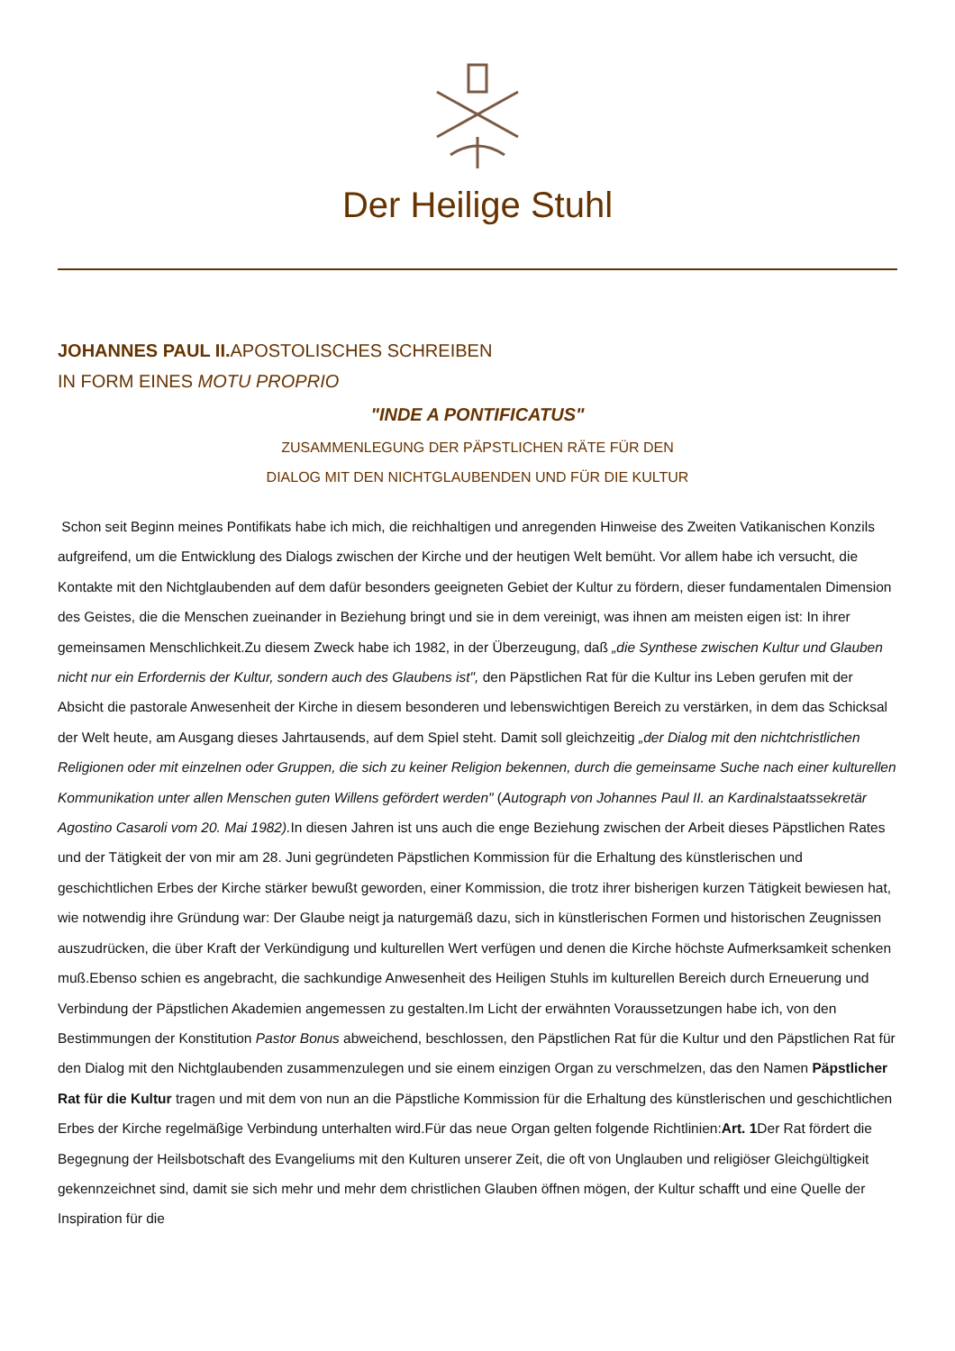Der Heilige Stuhl
JOHANNES PAUL II. APOSTOLISCHES SCHREIBEN
IN FORM EINES MOTU PROPRIO
"INDE A PONTIFICATUS"
ZUSAMMENLEGUNG DER PÄPSTLICHEN RÄTE FÜR DEN
DIALOG MIT DEN NICHTGLAUBENDEN UND FÜR DIE KULTUR
Schon seit Beginn meines Pontifikats habe ich mich, die reichhaltigen und anregenden Hinweise des Zweiten Vatikanischen Konzils aufgreifend, um die Entwicklung des Dialogs zwischen der Kirche und der heutigen Welt bemüht. Vor allem habe ich versucht, die Kontakte mit den Nichtglaubenden auf dem dafür besonders geeigneten Gebiet der Kultur zu fördern, dieser fundamentalen Dimension des Geistes, die die Menschen zueinander in Beziehung bringt und sie in dem vereinigt, was ihnen am meisten eigen ist: In ihrer gemeinsamen Menschlichkeit.Zu diesem Zweck habe ich 1982, in der Überzeugung, daß „die Synthese zwischen Kultur und Glauben nicht nur ein Erfordernis der Kultur, sondern auch des Glaubens ist", den Päpstlichen Rat für die Kultur ins Leben gerufen mit der Absicht die pastorale Anwesenheit der Kirche in diesem besonderen und lebenswichtigen Bereich zu verstärken, in dem das Schicksal der Welt heute, am Ausgang dieses Jahrtausends, auf dem Spiel steht. Damit soll gleichzeitig „der Dialog mit den nichtchristlichen Religionen oder mit einzelnen oder Gruppen, die sich zu keiner Religion bekennen, durch die gemeinsame Suche nach einer kulturellen Kommunikation unter allen Menschen guten Willens gefördert werden" (Autograph von Johannes Paul II. an Kardinalstaatssekretär Agostino Casaroli vom 20. Mai 1982). In diesen Jahren ist uns auch die enge Beziehung zwischen der Arbeit dieses Päpstlichen Rates und der Tätigkeit der von mir am 28. Juni gegründeten Päpstlichen Kommission für die Erhaltung des künstlerischen und geschichtlichen Erbes der Kirche stärker bewußt geworden, einer Kommission, die trotz ihrer bisherigen kurzen Tätigkeit bewiesen hat, wie notwendig ihre Gründung war: Der Glaube neigt ja naturgemäß dazu, sich in künstlerischen Formen und historischen Zeugnissen auszudrücken, die über Kraft der Verkündigung und kulturellen Wert verfügen und denen die Kirche höchste Aufmerksamkeit schenken muß.Ebenso schien es angebracht, die sachkundige Anwesenheit des Heiligen Stuhls im kulturellen Bereich durch Erneuerung und Verbindung der Päpstlichen Akademien angemessen zu gestalten.Im Licht der erwähnten Voraussetzungen habe ich, von den Bestimmungen der Konstitution Pastor Bonus abweichend, beschlossen, den Päpstlichen Rat für die Kultur und den Päpstlichen Rat für den Dialog mit den Nichtglaubenden zusammenzulegen und sie einem einzigen Organ zu verschmelzen, das den Namen Päpstlicher Rat für die Kultur tragen und mit dem von nun an die Päpstliche Kommission für die Erhaltung des künstlerischen und geschichtlichen Erbes der Kirche regelmäßige Verbindung unterhalten wird.Für das neue Organ gelten folgende Richtlinien:Art. 1 Der Rat fördert die Begegnung der Heilsbotschaft des Evangeliums mit den Kulturen unserer Zeit, die oft von Unglauben und religiöser Gleichgültigkeit gekennzeichnet sind, damit sie sich mehr und mehr dem christlichen Glauben öffnen mögen, der Kultur schafft und eine Quelle der Inspiration für die